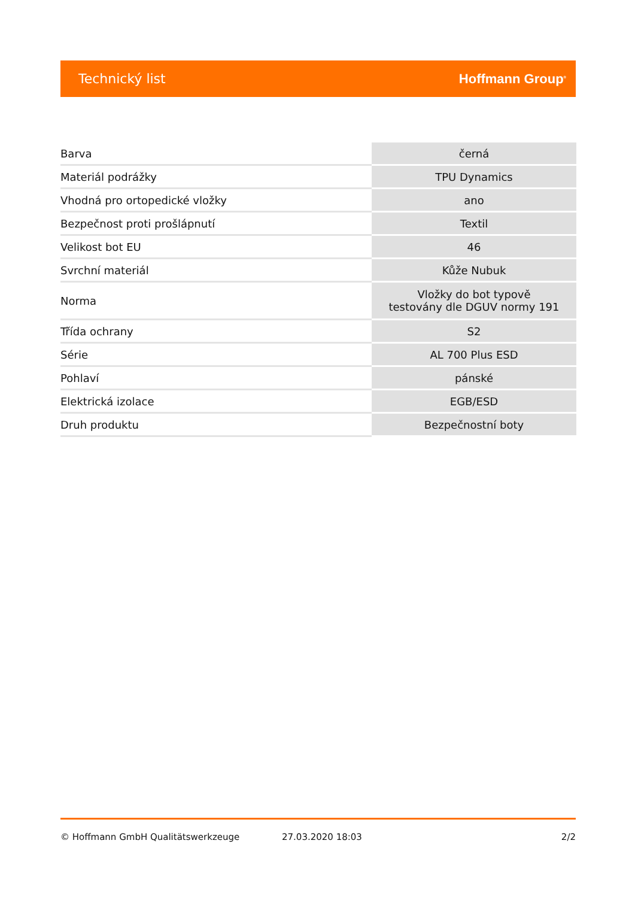Technický list Hoffmann Group<sup>®</sup>
| Barva | černá |
| Materiál podrážky | TPU Dynamics |
| Vhodná pro ortopedické vložky | ano |
| Bezpečnost proti prošlápnutí | Textil |
| Velikost bot EU | 46 |
| Svrchní materiál | Kůže Nubuk |
| Norma | Vložky do bot typově testovány dle DGUV normy 191 |
| Třída ochrany | S2 |
| Série | AL 700 Plus ESD |
| Pohlaví | pánské |
| Elektrická izolace | EGB/ESD |
| Druh produktu | Bezpečnostní boty |
© Hoffmann GmbH Qualitätswerkzeuge 27.03.2020 18:03 2/2